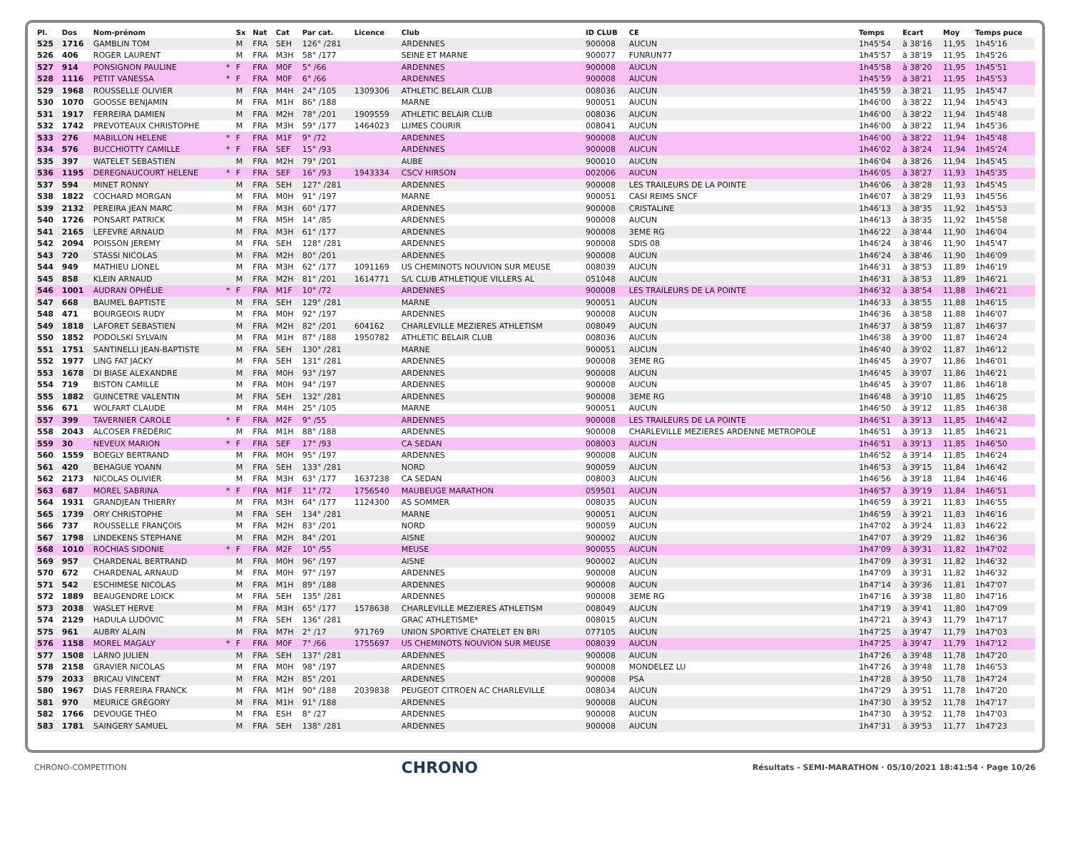| Pl. | Dos | Nom-prénom | | Sx | Nat | Cat | Par cat. | Licence | Club | ID CLUB | CE | Temps | Ecart | Moy | Temps puce |
| --- | --- | --- | --- | --- | --- | --- | --- | --- | --- | --- | --- | --- | --- | --- | --- |
| 525 | 1716 | GAMBLIN TOM | | M | FRA | SEH | 126° /281 | | ARDENNES | 900008 | AUCUN | 1h45'54 | à 38'16 | 11,95 | 1h45'16 |
| 526 | 406 | ROGER LAURENT | | M | FRA | M3H | 58° /177 | | SEINE ET MARNE | 900077 | FUNRUN77 | 1h45'57 | à 38'19 | 11,95 | 1h45'26 |
| 527 | 914 | PONSIGNON PAULINE | * | F | FRA | M0F | 5° /66 | | ARDENNES | 900008 | AUCUN | 1h45'58 | à 38'20 | 11,95 | 1h45'51 |
| 528 | 1116 | PETIT VANESSA | * | F | FRA | M0F | 6° /66 | | ARDENNES | 900008 | AUCUN | 1h45'59 | à 38'21 | 11,95 | 1h45'53 |
| 529 | 1968 | ROUSSELLE OLIVIER | | M | FRA | M4H | 24° /105 | 1309306 | ATHLETIC BELAIR CLUB | 008036 | AUCUN | 1h45'59 | à 38'21 | 11,95 | 1h45'47 |
| 530 | 1070 | GOOSSE BENJAMIN | | M | FRA | M1H | 86° /188 | | MARNE | 900051 | AUCUN | 1h46'00 | à 38'22 | 11,94 | 1h45'43 |
| 531 | 1917 | FERREIRA DAMIEN | | M | FRA | M2H | 78° /201 | 1909559 | ATHLETIC BELAIR CLUB | 008036 | AUCUN | 1h46'00 | à 38'22 | 11,94 | 1h45'48 |
| 532 | 1742 | PREVOTEAUX CHRISTOPHE | | M | FRA | M3H | 59° /177 | 1464023 | LUMES COURIR | 008041 | AUCUN | 1h46'00 | à 38'22 | 11,94 | 1h45'36 |
| 533 | 276 | MABILLON HELENE | * | F | FRA | M1F | 9° /72 | | ARDENNES | 900008 | AUCUN | 1h46'00 | à 38'22 | 11,94 | 1h45'48 |
| 534 | 576 | BUCCHIOTTY CAMILLE | * | F | FRA | SEF | 15° /93 | | ARDENNES | 900008 | AUCUN | 1h46'02 | à 38'24 | 11,94 | 1h45'24 |
| 535 | 397 | WATELET SEBASTIEN | | M | FRA | M2H | 79° /201 | | AUBE | 900010 | AUCUN | 1h46'04 | à 38'26 | 11,94 | 1h45'45 |
| 536 | 1195 | DEREGNAUCOURT HELENE | * | F | FRA | SEF | 16° /93 | 1943334 | CSCV HIRSON | 002006 | AUCUN | 1h46'05 | à 38'27 | 11,93 | 1h45'35 |
| 537 | 594 | MINET RONNY | | M | FRA | SEH | 127° /281 | | ARDENNES | 900008 | LES TRAILEURS DE LA POINTE | 1h46'06 | à 38'28 | 11,93 | 1h45'45 |
| 538 | 1822 | COCHARD MORGAN | | M | FRA | M0H | 91° /197 | | MARNE | 900051 | CASI REIMS SNCF | 1h46'07 | à 38'29 | 11,93 | 1h45'56 |
| 539 | 2132 | PEREIRA JEAN MARC | | M | FRA | M3H | 60° /177 | | ARDENNES | 900008 | CRISTALINE | 1h46'13 | à 38'35 | 11,92 | 1h45'53 |
| 540 | 1726 | PONSART PATRICK | | M | FRA | M5H | 14° /85 | | ARDENNES | 900008 | AUCUN | 1h46'13 | à 38'35 | 11,92 | 1h45'58 |
| 541 | 2165 | LEFEVRE ARNAUD | | M | FRA | M3H | 61° /177 | | ARDENNES | 900008 | 3EME RG | 1h46'22 | à 38'44 | 11,90 | 1h46'04 |
| 542 | 2094 | POISSON JEREMY | | M | FRA | SEH | 128° /281 | | ARDENNES | 900008 | SDIS 08 | 1h46'24 | à 38'46 | 11,90 | 1h45'47 |
| 543 | 720 | STASSI NICOLAS | | M | FRA | M2H | 80° /201 | | ARDENNES | 900008 | AUCUN | 1h46'24 | à 38'46 | 11,90 | 1h46'09 |
| 544 | 949 | MATHIEU LIONEL | | M | FRA | M3H | 62° /177 | 1091169 | US CHEMINOTS NOUVION SUR MEUSE | 008039 | AUCUN | 1h46'31 | à 38'53 | 11,89 | 1h46'19 |
| 545 | 858 | KLEIN ARNAUD | | M | FRA | M2H | 81° /201 | 1614771 | S/L CLUB ATHLETIQUE VILLERS AL | 051048 | AUCUN | 1h46'31 | à 38'53 | 11,89 | 1h46'21 |
| 546 | 1001 | AUDRAN OPHÉLIE | * | F | FRA | M1F | 10° /72 | | ARDENNES | 900008 | LES TRAILEURS DE LA POINTE | 1h46'32 | à 38'54 | 11,88 | 1h46'21 |
| 547 | 668 | BAUMEL BAPTISTE | | M | FRA | SEH | 129° /281 | | MARNE | 900051 | AUCUN | 1h46'33 | à 38'55 | 11,88 | 1h46'15 |
| 548 | 471 | BOURGEOIS RUDY | | M | FRA | M0H | 92° /197 | | ARDENNES | 900008 | AUCUN | 1h46'36 | à 38'58 | 11,88 | 1h46'07 |
| 549 | 1818 | LAFORET SEBASTIEN | | M | FRA | M2H | 82° /201 | 604162 | CHARLEVILLE MEZIERES ATHLETISM | 008049 | AUCUN | 1h46'37 | à 38'59 | 11,87 | 1h46'37 |
| 550 | 1852 | PODOLSKI SYLVAIN | | M | FRA | M1H | 87° /188 | 1950782 | ATHLETIC BELAIR CLUB | 008036 | AUCUN | 1h46'38 | à 39'00 | 11,87 | 1h46'24 |
| 551 | 1751 | SANTINELLI JEAN-BAPTISTE | | M | FRA | SEH | 130° /281 | | MARNE | 900051 | AUCUN | 1h46'40 | à 39'02 | 11,87 | 1h46'12 |
| 552 | 1977 | LING FAT JACKY | | M | FRA | SEH | 131° /281 | | ARDENNES | 900008 | 3EME RG | 1h46'45 | à 39'07 | 11,86 | 1h46'01 |
| 553 | 1678 | DI BIASE ALEXANDRE | | M | FRA | M0H | 93° /197 | | ARDENNES | 900008 | AUCUN | 1h46'45 | à 39'07 | 11,86 | 1h46'21 |
| 554 | 719 | BISTON CAMILLE | | M | FRA | M0H | 94° /197 | | ARDENNES | 900008 | AUCUN | 1h46'45 | à 39'07 | 11,86 | 1h46'18 |
| 555 | 1882 | GUINCETRE VALENTIN | | M | FRA | SEH | 132° /281 | | ARDENNES | 900008 | 3EME RG | 1h46'48 | à 39'10 | 11,85 | 1h46'25 |
| 556 | 671 | WOLFART CLAUDE | | M | FRA | M4H | 25° /105 | | MARNE | 900051 | AUCUN | 1h46'50 | à 39'12 | 11,85 | 1h46'38 |
| 557 | 399 | TAVERNIER CAROLE | * | F | FRA | M2F | 9° /55 | | ARDENNES | 900008 | LES TRAILEURS DE LA POINTE | 1h46'51 | à 39'13 | 11,85 | 1h46'42 |
| 558 | 2043 | ALCOSER FRÉDÉRIC | | M | FRA | M1H | 88° /188 | | ARDENNES | 900008 | CHARLEVILLE MEZIERES ARDENNE METROPOLE | 1h46'51 | à 39'13 | 11,85 | 1h46'21 |
| 559 | 30 | NEVEUX MARION | * | F | FRA | SEF | 17° /93 | | CA SEDAN | 008003 | AUCUN | 1h46'51 | à 39'13 | 11,85 | 1h46'50 |
| 560 | 1559 | BOEGLY BERTRAND | | M | FRA | M0H | 95° /197 | | ARDENNES | 900008 | AUCUN | 1h46'52 | à 39'14 | 11,85 | 1h46'24 |
| 561 | 420 | BEHAGUE YOANN | | M | FRA | SEH | 133° /281 | | NORD | 900059 | AUCUN | 1h46'53 | à 39'15 | 11,84 | 1h46'42 |
| 562 | 2173 | NICOLAS OLIVIER | | M | FRA | M3H | 63° /177 | 1637238 | CA SEDAN | 008003 | AUCUN | 1h46'56 | à 39'18 | 11,84 | 1h46'46 |
| 563 | 687 | MOREL SABRINA | * | F | FRA | M1F | 11° /72 | 1756540 | MAUBEUGE MARATHON | 059501 | AUCUN | 1h46'57 | à 39'19 | 11,84 | 1h46'51 |
| 564 | 1931 | GRANDJEAN THIERRY | | M | FRA | M3H | 64° /177 | 1124300 | AS SOMMER | 008035 | AUCUN | 1h46'59 | à 39'21 | 11,83 | 1h46'55 |
| 565 | 1739 | ORY CHRISTOPHE | | M | FRA | SEH | 134° /281 | | MARNE | 900051 | AUCUN | 1h46'59 | à 39'21 | 11,83 | 1h46'16 |
| 566 | 737 | ROUSSELLE FRANÇOIS | | M | FRA | M2H | 83° /201 | | NORD | 900059 | AUCUN | 1h47'02 | à 39'24 | 11,83 | 1h46'22 |
| 567 | 1798 | LINDEKENS STEPHANE | | M | FRA | M2H | 84° /201 | | AISNE | 900002 | AUCUN | 1h47'07 | à 39'29 | 11,82 | 1h46'36 |
| 568 | 1010 | ROCHIAS SIDONIE | * | F | FRA | M2F | 10° /55 | | MEUSE | 900055 | AUCUN | 1h47'09 | à 39'31 | 11,82 | 1h47'02 |
| 569 | 957 | CHARDENAL BERTRAND | | M | FRA | M0H | 96° /197 | | AISNE | 900002 | AUCUN | 1h47'09 | à 39'31 | 11,82 | 1h46'32 |
| 570 | 672 | CHARDENAL ARNAUD | | M | FRA | M0H | 97° /197 | | ARDENNES | 900008 | AUCUN | 1h47'09 | à 39'31 | 11,82 | 1h46'32 |
| 571 | 542 | ESCHIMESE NICOLAS | | M | FRA | M1H | 89° /188 | | ARDENNES | 900008 | AUCUN | 1h47'14 | à 39'36 | 11,81 | 1h47'07 |
| 572 | 1889 | BEAUGENDRE LOICK | | M | FRA | SEH | 135° /281 | | ARDENNES | 900008 | 3EME RG | 1h47'16 | à 39'38 | 11,80 | 1h47'16 |
| 573 | 2038 | WASLET HERVE | | M | FRA | M3H | 65° /177 | 1578638 | CHARLEVILLE MEZIERES ATHLETISM | 008049 | AUCUN | 1h47'19 | à 39'41 | 11,80 | 1h47'09 |
| 574 | 2129 | HADULA LUDOVIC | | M | FRA | SEH | 136° /281 | | GRAC ATHLETISME* | 008015 | AUCUN | 1h47'21 | à 39'43 | 11,79 | 1h47'17 |
| 575 | 961 | AUBRY ALAIN | | M | FRA | M7H | 2° /17 | 971769 | UNION SPORTIVE CHATELET EN BRI | 077105 | AUCUN | 1h47'25 | à 39'47 | 11,79 | 1h47'03 |
| 576 | 1158 | MOREL MAGALY | * | F | FRA | M0F | 7° /66 | 1755697 | US CHEMINOTS NOUVION SUR MEUSE | 008039 | AUCUN | 1h47'25 | à 39'47 | 11,79 | 1h47'12 |
| 577 | 1508 | LARNO JULIEN | | M | FRA | SEH | 137° /281 | | ARDENNES | 900008 | AUCUN | 1h47'26 | à 39'48 | 11,78 | 1h47'20 |
| 578 | 2158 | GRAVIER NICOLAS | | M | FRA | M0H | 98° /197 | | ARDENNES | 900008 | MONDELEZ LU | 1h47'26 | à 39'48 | 11,78 | 1h46'53 |
| 579 | 2033 | BRICAU VINCENT | | M | FRA | M2H | 85° /201 | | ARDENNES | 900008 | PSA | 1h47'28 | à 39'50 | 11,78 | 1h47'24 |
| 580 | 1967 | DIAS FERREIRA FRANCK | | M | FRA | M1H | 90° /188 | 2039838 | PEUGEOT CITROEN AC CHARLEVILLE | 008034 | AUCUN | 1h47'29 | à 39'51 | 11,78 | 1h47'20 |
| 581 | 970 | MEURICE GRÉGORY | | M | FRA | M1H | 91° /188 | | ARDENNES | 900008 | AUCUN | 1h47'30 | à 39'52 | 11,78 | 1h47'17 |
| 582 | 1766 | DEVOUGE THÉO | | M | FRA | ESH | 8° /27 | | ARDENNES | 900008 | AUCUN | 1h47'30 | à 39'52 | 11,78 | 1h47'03 |
| 583 | 1781 | SAINGERY SAMUEL | | M | FRA | SEH | 138° /281 | | ARDENNES | 900008 | AUCUN | 1h47'31 | à 39'53 | 11,77 | 1h47'23 |
CHRONO-COMPETITION CHRONO Résultats - SEMI-MARATHON · 05/10/2021 18:41:54 · Page 10/26